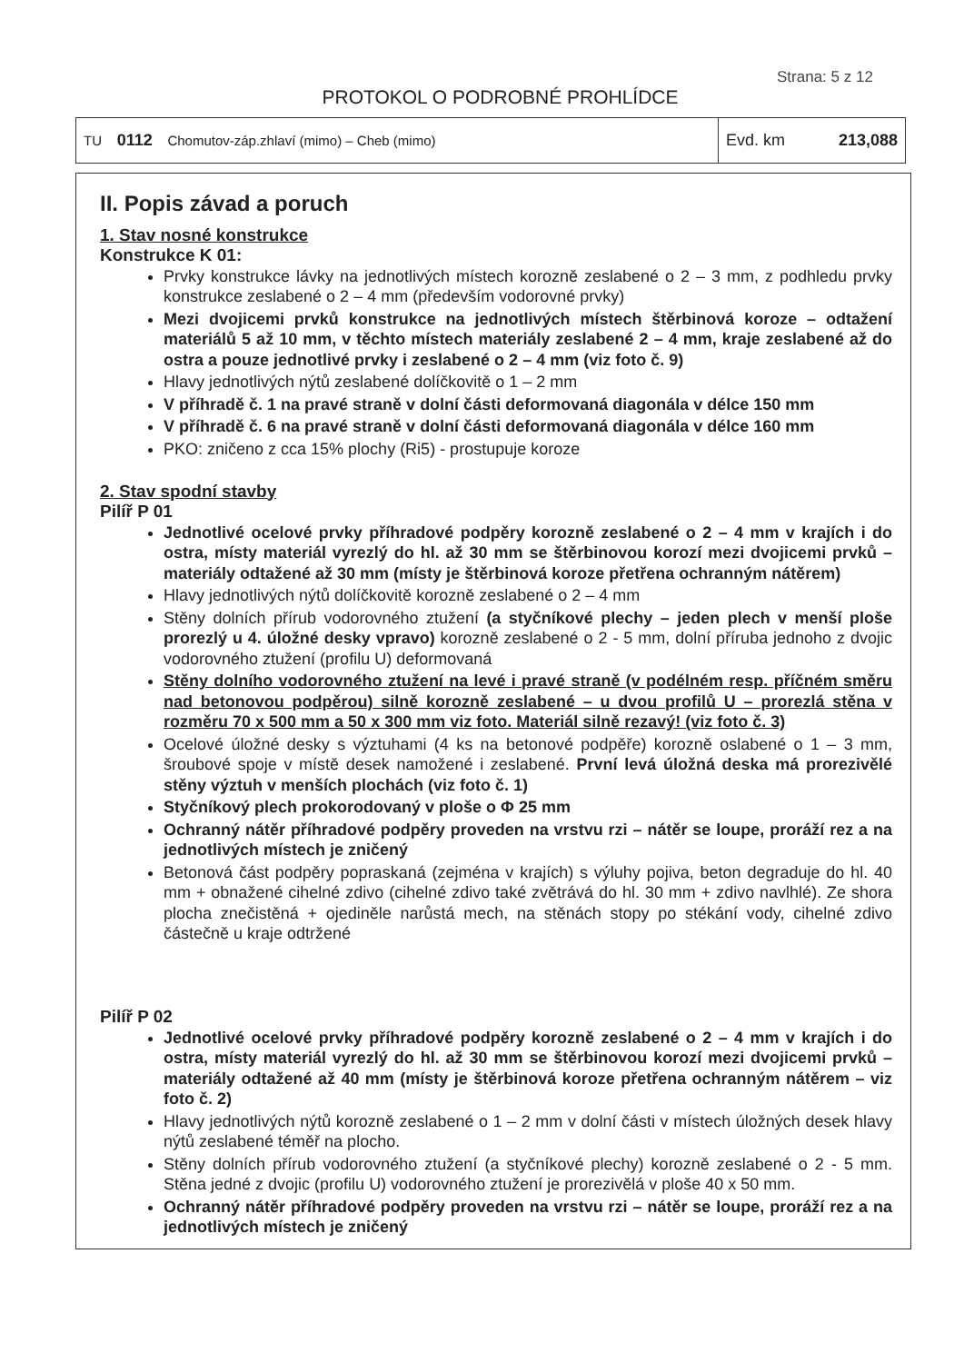Strana: 5 z 12
PROTOKOL O PODROBNÉ PROHLÍDCE
| TU 0112 Chomutov-záp.zhlaví (mimo) – Cheb (mimo) | Evd. km 213,088 |
II. Popis závad a poruch
1. Stav nosné konstrukce
Konstrukce K 01:
Prvky konstrukce lávky na jednotlivých místech korozně zeslabené o 2 – 3 mm, z podhledu prvky konstrukce zeslabené o 2 – 4 mm (především vodorovné prvky)
Mezi dvojicemi prvků konstrukce na jednotlivých místech štěrbinová koroze – odtažení materiálů 5 až 10 mm, v těchto místech materiály zeslabené 2 – 4 mm, kraje zeslabené až do ostra a pouze jednotlivé prvky i zeslabené o 2 – 4 mm (viz foto č. 9)
Hlavy jednotlivých nýtů zeslabené dolíčkovitě o 1 – 2 mm
V příhradě č. 1 na pravé straně v dolní části deformovaná diagonála v délce 150 mm
V příhradě č. 6 na pravé straně v dolní části deformovaná diagonála v délce 160 mm
PKO: zničeno z cca 15% plochy (Ri5) - prostupuje koroze
2. Stav spodní stavby
Pilíř P 01
Jednotlivé ocelové prvky příhradové podpěry korozně zeslabené o 2 – 4 mm v krajích i do ostra, místy materiál vyrezlý do hl. až 30 mm se štěrbinovou korozí mezi dvojicemi prvků – materiály odtažené až 30 mm (místy je štěrbinová koroze přetřena ochranným nátěrem)
Hlavy jednotlivých nýtů dolíčkovitě korozně zeslabené o 2 – 4 mm
Stěny dolních přírub vodorovného ztužení (a styčníkové plechy – jeden plech v menší ploše prorezlý u 4. úložné desky vpravo) korozně zeslabené o 2 - 5 mm, dolní příruba jednoho z dvojic vodorovného ztužení (profilu U) deformovaná
Stěny dolního vodorovného ztužení na levé i pravé straně (v podélném resp. příčném směru nad betonovou podpěrou) silně korozně zeslabené – u dvou profilů U – prorezlá stěna v rozměru 70 x 500 mm a 50 x 300 mm viz foto. Materiál silně rezavý! (viz foto č. 3)
Ocelové úložné desky s výztuhami (4 ks na betonové podpěře) korozně oslabené o 1 – 3 mm, šroubové spoje v místě desek namožené i zeslabené. První levá úložná deska má prorezivělé stěny výztuh v menších plochách (viz foto č. 1)
Styčníkový plech prokorodovaný v ploše o Φ 25 mm
Ochranný nátěr příhradové podpěry proveden na vrstvu rzi – nátěr se loupe, proráží rez a na jednotlivých místech je zničený
Betonová část podpěry popraskaná (zejména v krajích) s výluhy pojiva, beton degraduje do hl. 40 mm + obnažené cihelné zdivo (cihelné zdivo také zvětrává do hl. 30 mm + zdivo navlhlé). Ze shora plocha znečistěná + ojediněle narůstá mech, na stěnách stopy po stékání vody, cihelné zdivo částečně u kraje odtržené
Pilíř P 02
Jednotlivé ocelové prvky příhradové podpěry korozně zeslabené o 2 – 4 mm v krajích i do ostra, místy materiál vyrezlý do hl. až 30 mm se štěrbinovou korozí mezi dvojicemi prvků – materiály odtažené až 40 mm (místy je štěrbinová koroze přetřena ochranným nátěrem – viz foto č. 2)
Hlavy jednotlivých nýtů korozně zeslabené o 1 – 2 mm v dolní části v místech úložných desek hlavy nýtů zeslabené téměř na plocho.
Stěny dolních přírub vodorovného ztužení (a styčníkové plechy) korozně zeslabené o 2 - 5 mm. Stěna jedné z dvojic (profilu U) vodorovného ztužení je prorezivělá v ploše 40 x 50 mm.
Ochranný nátěr příhradové podpěry proveden na vrstvu rzi – nátěr se loupe, proráží rez a na jednotlivých místech je zničený